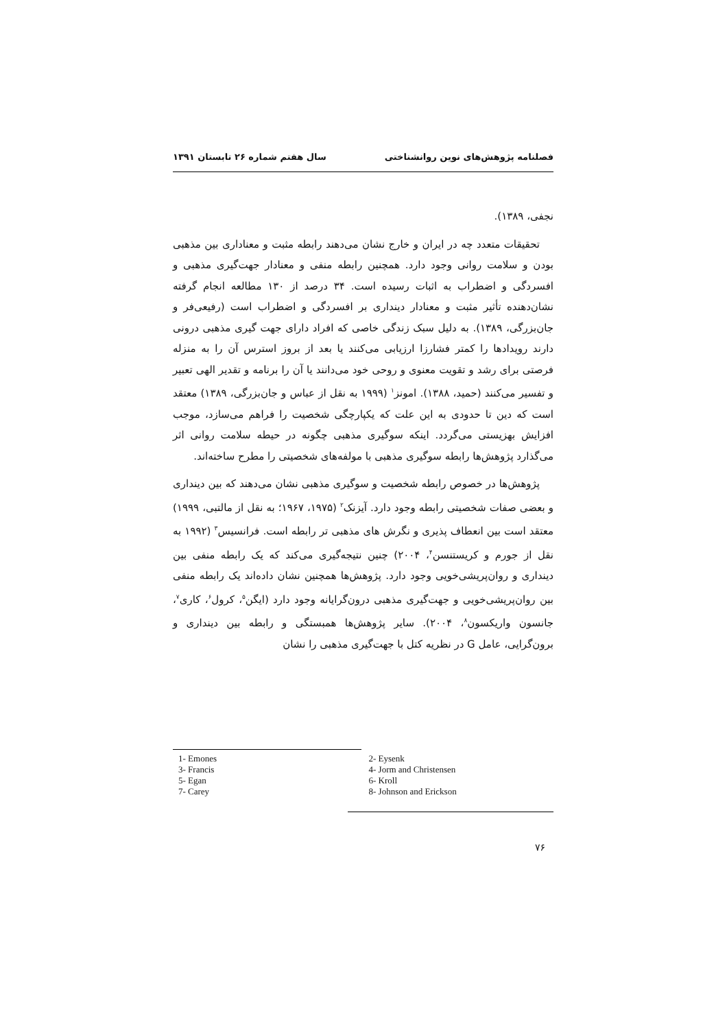فصلنامه پژوهش‌های نوین روانشناختی سال هفتم شماره ۲۶ تابستان ۱۳۹۱
نجفی، ۱۳۸۹).
تحقیقات متعدد چه در ایران و خارج نشان می‌دهند رابطه مثبت و معناداری بین مذهبی بودن و سلامت روانی وجود دارد. همچنین رابطه منفی و معنادار جهت‌گیری مذهبی و افسردگی و اضطراب به اثبات رسیده است. ۳۴ درصد از ۱۳۰ مطالعه انجام گرفته نشان‌دهنده تأثیر مثبت و معنادار دینداری بر افسردگی و اضطراب است (رفیعی‌فر و جان‌بزرگی، ۱۳۸۹). به دلیل سبک زندگی خاصی که افراد دارای جهت گیری مذهبی درونی دارند رویدادها را کمتر فشارزا ارزیابی می‌کنند یا بعد از بروز استرس آن را به منزله فرصتی برای رشد و تقویت معنوی و روحی خود می‌دانند یا آن را برنامه و تقدیر الهی تعبیر و تفسیر می‌کنند (حمید، ۱۳۸۸). امونز<sup>۱</sup> (۱۹۹۹ به نقل از عباس و جان‌بزرگی، ۱۳۸۹) معتقد است که دین تا حدودی به این علت که یکپارچگی شخصیت را فراهم می‌سازد، موجب افزایش بهزیستی می‌گردد. اینکه سوگیری مذهبی چگونه در حیطه سلامت روانی اثر می‌گذارد پژوهش‌ها رابطه سوگیری مذهبی با مولفه‌های شخصیتی را مطرح ساخته‌اند.
پژوهش‌ها در خصوص رابطه شخصیت و سوگیری مذهبی نشان می‌دهند که بین دینداری و بعضی صفات شخصیتی رابطه وجود دارد. آیزنک<sup>۲</sup> (۱۹۷۵، ۱۹۶۷؛ به نقل از مالتبی، ۱۹۹۹) معتقد است بین انعطاف پذیری و نگرش های مذهبی تر رابطه است. فرانسیس<sup>۳</sup> (۱۹۹۲ به نقل از جورم و کریستنسن<sup>۴</sup>، ۲۰۰۴) چنین نتیجه‌گیری می‌کند که یک رابطه منفی بین دینداری و روان‌پریشی‌خویی وجود دارد. پژوهش‌ها همچنین نشان داده‌اند یک رابطه منفی بین روان‌پریشی‌خویی و جهت‌گیری مذهبی درون‌گرایانه وجود دارد (ایگن<sup>۵</sup>، کرول<sup>۶</sup>، کاری<sup>۷</sup>، جانسون واریکسون<sup>۸</sup>، ۲۰۰۴). سایر پژوهش‌ها همبستگی و رابطه بین دینداری و برون‌گرایی، عامل G در نظریه کتل با جهت‌گیری مذهبی را نشان
1- Emones
3- Francis
5- Egan
7- Carey
2- Eysenk
4- Jorm and Christensen
6- Kroll
8- Johnson and Erickson
۷۶